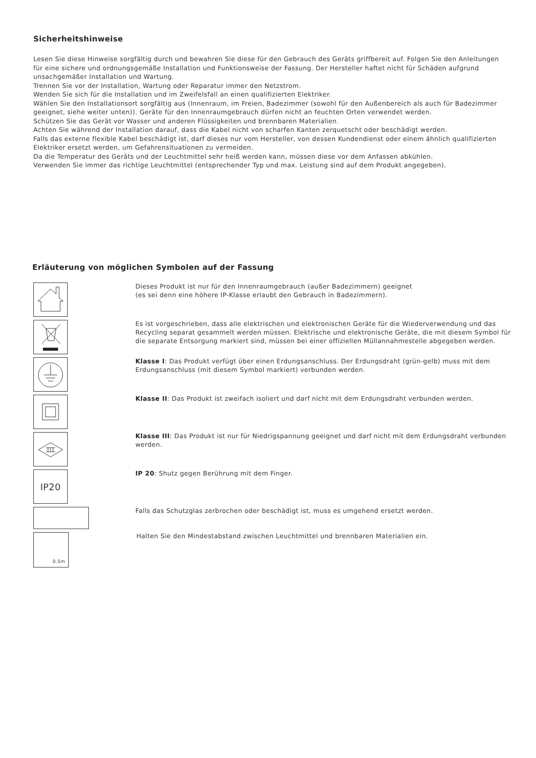Sicherheitshinweise
Lesen Sie diese Hinweise sorgfältig durch und bewahren Sie diese für den Gebrauch des Geräts griffbereit auf. Folgen Sie den Anleitungen für eine sichere und ordnungsgemäße Installation und Funktionsweise der Fassung. Der Hersteller haftet nicht für Schäden aufgrund unsachgemäßer Installation und Wartung.
Trennen Sie vor der Installation, Wartung oder Reparatur immer den Netzstrom.
Wenden Sie sich für die Installation und im Zweifelsfall an einen qualifizierten Elektriker.
Wählen Sie den Installationsort sorgfältig aus (Innenraum, im Freien, Badezimmer (sowohl für den Außenbereich als auch für Badezimmer geeignet, siehe weiter unten)). Geräte für den Innenraumgebrauch dürfen nicht an feuchten Orten verwendet werden.
Schützen Sie das Gerät vor Wasser und anderen Flüssigkeiten und brennbaren Materialien.
Achten Sie während der Installation darauf, dass die Kabel nicht von scharfen Kanten zerquetscht oder beschädigt werden.
Falls das externe flexible Kabel beschädigt ist, darf dieses nur vom Hersteller, von dessen Kundendienst oder einem ähnlich qualifizierten Elektriker ersetzt werden, um Gefahrensituationen zu vermeiden.
Da die Temperatur des Geräts und der Leuchtmittel sehr heiß werden kann, müssen diese vor dem Anfassen abkühlen.
Verwenden Sie immer das richtige Leuchtmittel (entsprechender Typ und max. Leistung sind auf dem Produkt angegeben).
Erläuterung von möglichen Symbolen auf der Fassung
Dieses Produkt ist nur für den Innenraumgebrauch (außer Badezimmern) geeignet
(es sei denn eine höhere IP-Klasse erlaubt den Gebrauch in Badezimmern).
Es ist vorgeschrieben, dass alle elektrischen und elektronischen Geräte für die Wiederverwendung und das Recycling separat gesammelt werden müssen. Elektrische und elektronische Geräte, die mit diesem Symbol für die separate Entsorgung markiert sind, müssen bei einer offiziellen Müllannahmestelle abgegeben werden.
Klasse I: Das Produkt verfügt über einen Erdungsanschluss. Der Erdungsdraht (grün-gelb) muss mit dem Erdungsanschluss (mit diesem Symbol markiert) verbunden werden.
Klasse II: Das Produkt ist zweifach isoliert und darf nicht mit dem Erdungsdraht verbunden werden.
Klasse III: Das Produkt ist nur für Niedrigspannung geeignet und darf nicht mit dem Erdungsdraht verbunden werden.
IP20
IP 20: Shutz gegen Berührung mit dem Finger.
Falls das Schutzglas zerbrochen oder beschädigt ist, muss es umgehend ersetzt werden.
0.5m
Halten Sie den Mindestabstand zwischen Leuchtmittel und brennbaren Materialien ein.